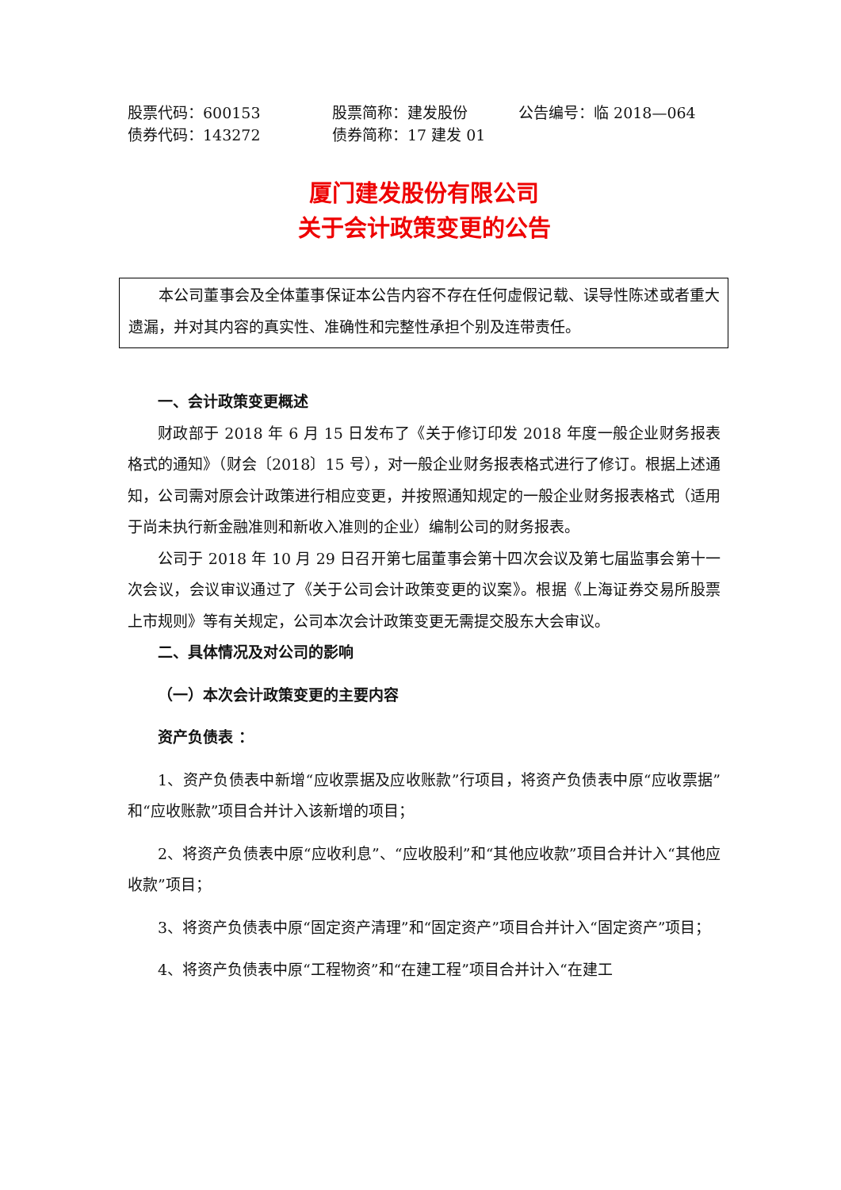股票代码：600153 股票简称：建发股份 公告编号：临 2018—064 债券代码：143272 债券简称：17 建发 01
厦门建发股份有限公司
关于会计政策变更的公告
本公司董事会及全体董事保证本公告内容不存在任何虚假记载、误导性陈述或者重大遗漏，并对其内容的真实性、准确性和完整性承担个别及连带责任。
一、会计政策变更概述
财政部于 2018 年 6 月 15 日发布了《关于修订印发 2018 年度一般企业财务报表格式的通知》（财会〔2018〕15 号），对一般企业财务报表格式进行了修订。根据上述通知，公司需对原会计政策进行相应变更，并按照通知规定的一般企业财务报表格式（适用于尚未执行新金融准则和新收入准则的企业）编制公司的财务报表。
公司于 2018 年 10 月 29 日召开第七届董事会第十四次会议及第七届监事会第十一次会议，会议审议通过了《关于公司会计政策变更的议案》。根据《上海证券交易所股票上市规则》等有关规定，公司本次会计政策变更无需提交股东大会审议。
二、具体情况及对公司的影响
（一）本次会计政策变更的主要内容
资产负债表 ：
1、资产负债表中新增“应收票据及应收账款”行项目，将资产负债表中原“应收票据”和“应收账款”项目合并计入该新增的项目；
2、将资产负债表中原“应收利息”、“应收股利”和“其他应收款”项目合并计入“其他应收款”项目；
3、将资产负债表中原“固定资产清理”和“固定资产”项目合并计入“固定资产”项目；
4、将资产负债表中原“工程物资”和“在建工程”项目合并计入“在建工